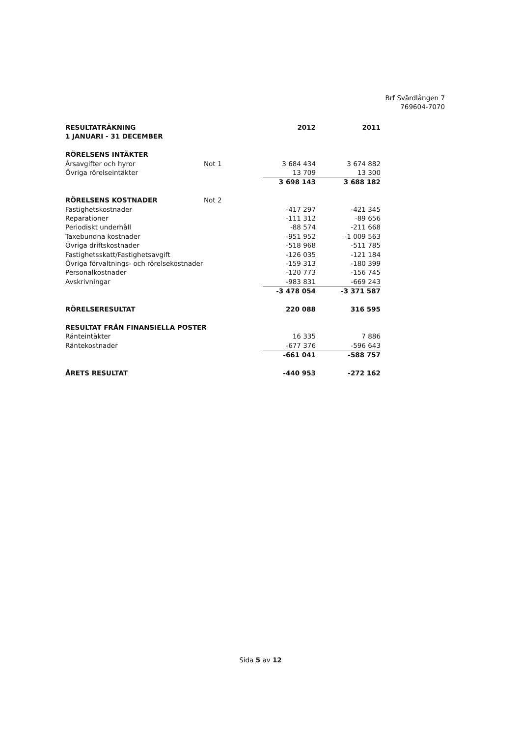Brf Svärdlången 7
769604-7070
| RESULTATRÄKNING | | 2012 | 2011 |
| 1 JANUARI - 31 DECEMBER | | | |
| RÖRELSENS INTÄKTER | | | |
| Årsavgifter och hyror | Not 1 | 3 684 434 | 3 674 882 |
| Övriga rörelseintäkter | | 13 709 | 13 300 |
| | | 3 698 143 | 3 688 182 |
| RÖRELSENS KOSTNADER | Not 2 | | |
| Fastighetskostnader | | -417 297 | -421 345 |
| Reparationer | | -111 312 | -89 656 |
| Periodiskt underhåll | | -88 574 | -211 668 |
| Taxebundna kostnader | | -951 952 | -1 009 563 |
| Övriga driftskostnader | | -518 968 | -511 785 |
| Fastighetsskatt/Fastighetsavgift | | -126 035 | -121 184 |
| Övriga förvaltnings- och rörelsekostnader | | -159 313 | -180 399 |
| Personalkostnader | | -120 773 | -156 745 |
| Avskrivningar | | -983 831 | -669 243 |
| | | -3 478 054 | -3 371 587 |
| RÖRELSERESULTAT | | 220 088 | 316 595 |
| RESULTAT FRÅN FINANSIELLA POSTER | | | |
| Ränteintäkter | | 16 335 | 7 886 |
| Räntekostnader | | -677 376 | -596 643 |
| | | -661 041 | -588 757 |
| ÅRETS RESULTAT | | -440 953 | -272 162 |
Sida 5 av 12